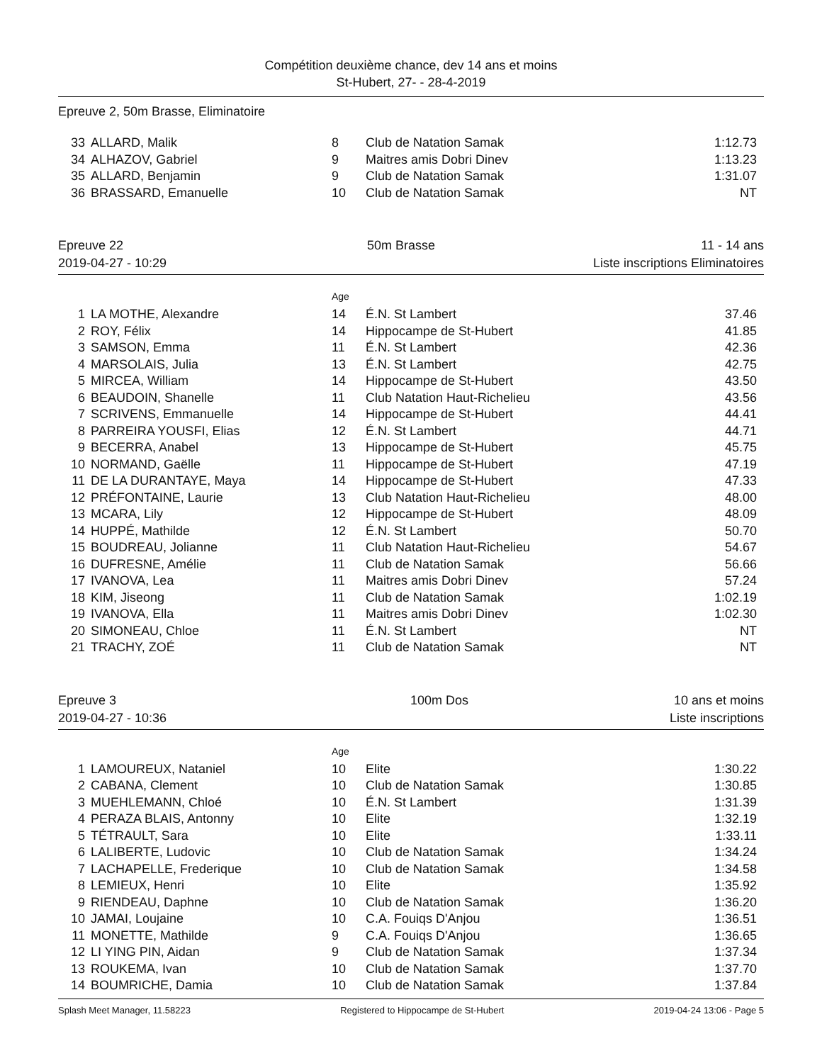Compétition deuxième chance, dev 14 ans et moins
St-Hubert, 27- - 28-4-2019
Epreuve 2, 50m Brasse, Eliminatoire
| 33 | ALLARD, Malik | 8 | Club de Natation Samak | 1:12.73 |
| 34 | ALHAZOV, Gabriel | 9 | Maitres amis Dobri Dinev | 1:13.23 |
| 35 | ALLARD, Benjamin | 9 | Club de Natation Samak | 1:31.07 |
| 36 | BRASSARD, Emanuelle | 10 | Club de Natation Samak | NT |
Epreuve 22
2019-04-27 - 10:29
50m Brasse 11 - 14 ans
Liste inscriptions Eliminatoires
Age
| 1 | LA MOTHE, Alexandre | 14 | É.N. St Lambert | 37.46 |
| 2 | ROY, Félix | 14 | Hippocampe de St-Hubert | 41.85 |
| 3 | SAMSON, Emma | 11 | É.N. St Lambert | 42.36 |
| 4 | MARSOLAIS, Julia | 13 | É.N. St Lambert | 42.75 |
| 5 | MIRCEA, William | 14 | Hippocampe de St-Hubert | 43.50 |
| 6 | BEAUDOIN, Shanelle | 11 | Club Natation Haut-Richelieu | 43.56 |
| 7 | SCRIVENS, Emmanuelle | 14 | Hippocampe de St-Hubert | 44.41 |
| 8 | PARREIRA YOUSFI, Elias | 12 | É.N. St Lambert | 44.71 |
| 9 | BECERRA, Anabel | 13 | Hippocampe de St-Hubert | 45.75 |
| 10 | NORMAND, Gaëlle | 11 | Hippocampe de St-Hubert | 47.19 |
| 11 | DE LA DURANTAYE, Maya | 14 | Hippocampe de St-Hubert | 47.33 |
| 12 | PRÉFONTAINE, Laurie | 13 | Club Natation Haut-Richelieu | 48.00 |
| 13 | MCARA, Lily | 12 | Hippocampe de St-Hubert | 48.09 |
| 14 | HUPPÉ, Mathilde | 12 | É.N. St Lambert | 50.70 |
| 15 | BOUDREAU, Jolianne | 11 | Club Natation Haut-Richelieu | 54.67 |
| 16 | DUFRESNE, Amélie | 11 | Club de Natation Samak | 56.66 |
| 17 | IVANOVA, Lea | 11 | Maitres amis Dobri Dinev | 57.24 |
| 18 | KIM, Jiseong | 11 | Club de Natation Samak | 1:02.19 |
| 19 | IVANOVA, Ella | 11 | Maitres amis Dobri Dinev | 1:02.30 |
| 20 | SIMONEAU, Chloe | 11 | É.N. St Lambert | NT |
| 21 | TRACHY, ZOÉ | 11 | Club de Natation Samak | NT |
Epreuve 3
2019-04-27 - 10:36
100m Dos 10 ans et moins
Liste inscriptions
Age
| 1 | LAMOUREUX, Nataniel | 10 | Elite | 1:30.22 |
| 2 | CABANA, Clement | 10 | Club de Natation Samak | 1:30.85 |
| 3 | MUEHLEMANN, Chloé | 10 | É.N. St Lambert | 1:31.39 |
| 4 | PERAZA BLAIS, Antonny | 10 | Elite | 1:32.19 |
| 5 | TÉTRAULT, Sara | 10 | Elite | 1:33.11 |
| 6 | LALIBERTE, Ludovic | 10 | Club de Natation Samak | 1:34.24 |
| 7 | LACHAPELLE, Frederique | 10 | Club de Natation Samak | 1:34.58 |
| 8 | LEMIEUX, Henri | 10 | Elite | 1:35.92 |
| 9 | RIENDEAU, Daphne | 10 | Club de Natation Samak | 1:36.20 |
| 10 | JAMAI, Loujaine | 10 | C.A. Fouiqs D'Anjou | 1:36.51 |
| 11 | MONETTE, Mathilde | 9 | C.A. Fouiqs D'Anjou | 1:36.65 |
| 12 | LI YING PIN, Aidan | 9 | Club de Natation Samak | 1:37.34 |
| 13 | ROUKEMA, Ivan | 10 | Club de Natation Samak | 1:37.70 |
| 14 | BOUMRICHE, Damia | 10 | Club de Natation Samak | 1:37.84 |
Splash Meet Manager, 11.58223 Registered to Hippocampe de St-Hubert 2019-04-24 13:06 - Page 5